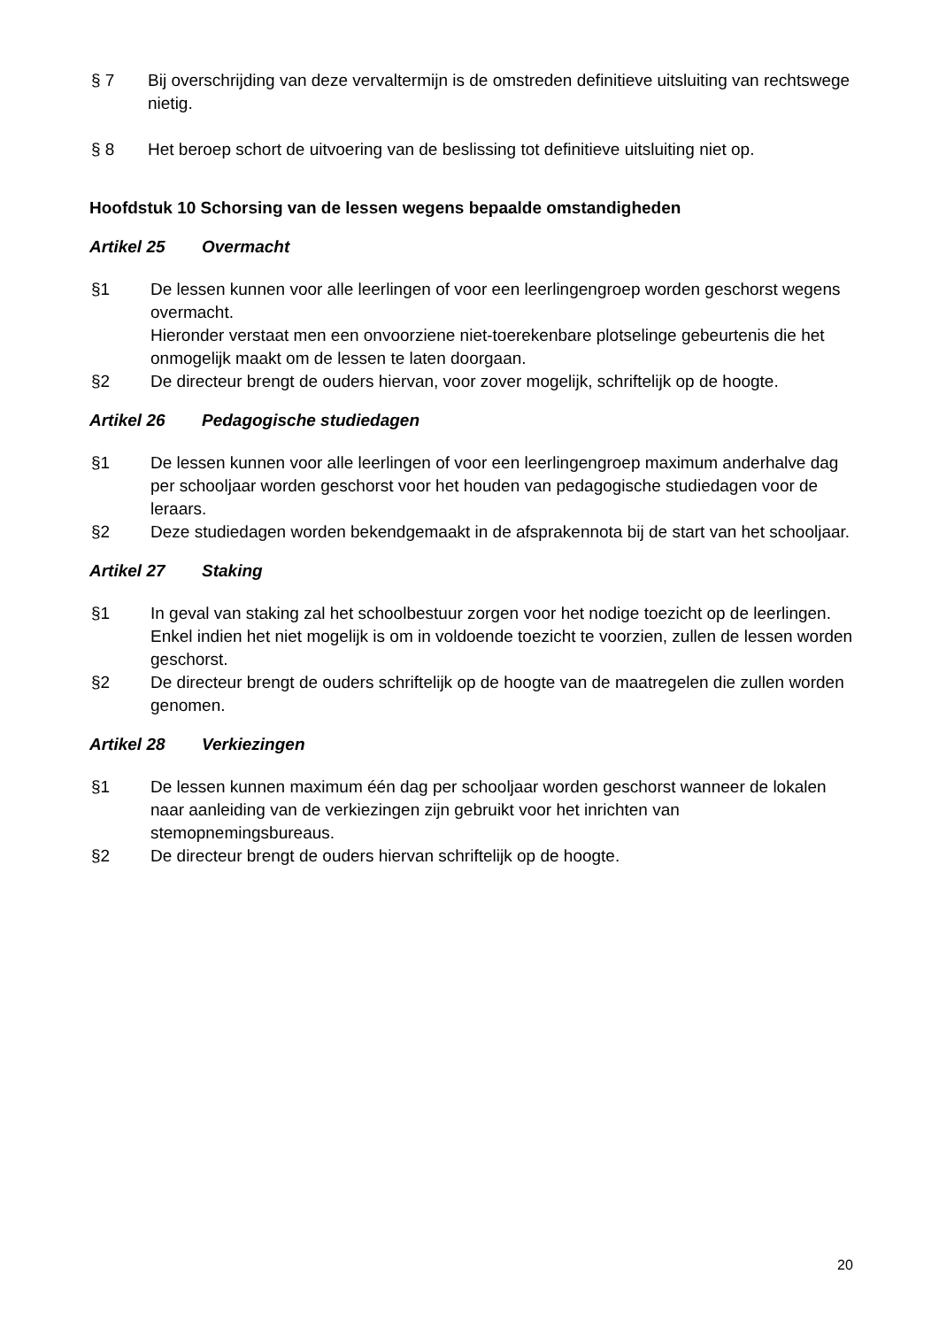§ 7 Bij overschrijding van deze vervaltermijn is de omstreden definitieve uitsluiting van rechtswege nietig.
§ 8 Het beroep schort de uitvoering van de beslissing tot definitieve uitsluiting niet op.
Hoofdstuk 10 Schorsing van de lessen wegens bepaalde omstandigheden
Artikel 25 Overmacht
§1 De lessen kunnen voor alle leerlingen of voor een leerlingengroep worden geschorst wegens overmacht.
Hieronder verstaat men een onvoorziene niet-toerekenbare plotselinge gebeurtenis die het onmogelijk maakt om de lessen te laten doorgaan.
§2 De directeur brengt de ouders hiervan, voor zover mogelijk, schriftelijk op de hoogte.
Artikel 26 Pedagogische studiedagen
§1 De lessen kunnen voor alle leerlingen of voor een leerlingengroep maximum anderhalve dag per schooljaar worden geschorst voor het houden van pedagogische studiedagen voor de leraars.
§2 Deze studiedagen worden bekendgemaakt in de afsprakennota bij de start van het schooljaar.
Artikel 27 Staking
§1 In geval van staking zal het schoolbestuur zorgen voor het nodige toezicht op de leerlingen. Enkel indien het niet mogelijk is om in voldoende toezicht te voorzien, zullen de lessen worden geschorst.
§2 De directeur brengt de ouders schriftelijk op de hoogte van de maatregelen die zullen worden genomen.
Artikel 28 Verkiezingen
§1 De lessen kunnen maximum één dag per schooljaar worden geschorst wanneer de lokalen naar aanleiding van de verkiezingen zijn gebruikt voor het inrichten van stemopnemingsbureaus.
§2 De directeur brengt de ouders hiervan schriftelijk op de hoogte.
20